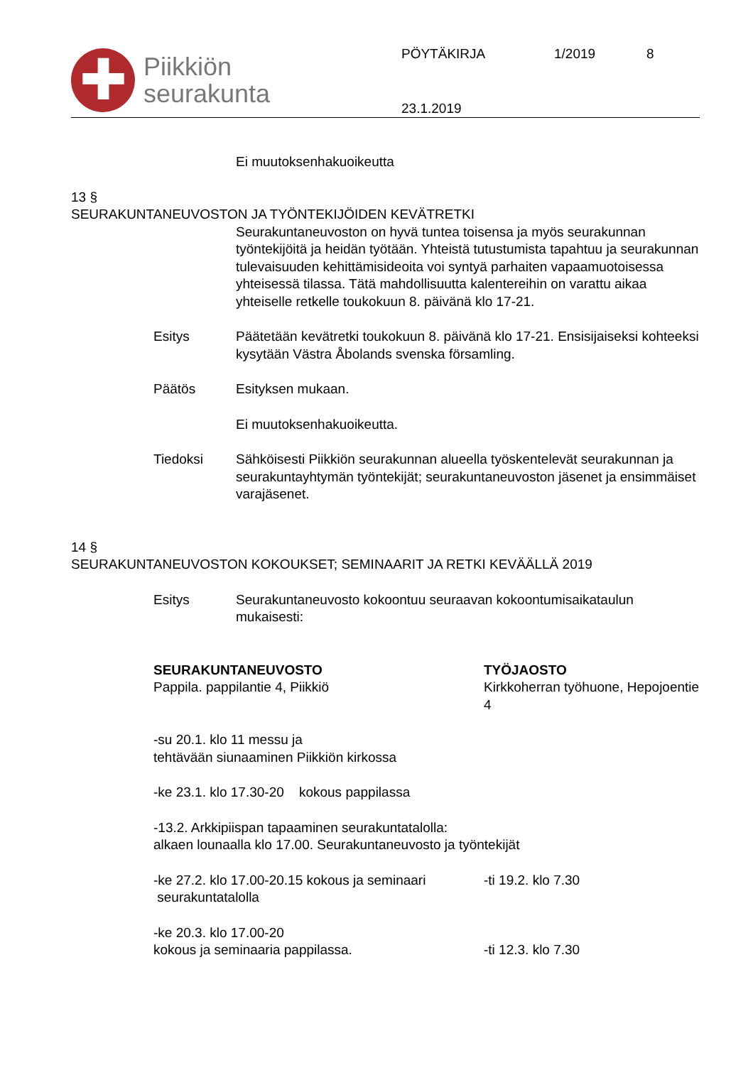✚
Piikkiön
seurakunta
PÖYTÄKIRJA 1/2019 8
23.1.2019
Ei muutoksenhakuoikeutta
13 §
SEURAKUNTANEUVOSTON JA TYÖNTEKIJÖIDEN KEVÄTRETKI
Seurakuntaneuvoston on hyvä tuntea toisensa ja myös seurakunnan työntekijöitä ja heidän työtään. Yhteistä tutustumista tapahtuu ja seurakunnan tulevaisuuden kehittämisideoita voi syntyä parhaiten vapaamuotoisessa yhteisessä tilassa. Tätä mahdollisuutta kalentereihin on varattu aikaa yhteiselle retkelle toukokuun 8. päivänä klo 17-21.
Esitys Päätetään kevätretki toukokuun 8. päivänä klo 17-21. Ensisijaiseksi kohteeksi kysytään Västra Åbolands svenska församling.
Päätös Esityksen mukaan.
Ei muutoksenhakuoikeutta.
Tiedoksi Sähköisesti Piikkiön seurakunnan alueella työskentelevät seurakunnan ja seurakuntayhtymän työntekijät; seurakuntaneuvoston jäsenet ja ensimmäiset varajäsenet.
14 §
SEURAKUNTANEUVOSTON KOKOUKSET; SEMINAARIT JA RETKI KEVÄÄLLÄ 2019
Esitys Seurakuntaneuvosto kokoontuu seuraavan kokoontumisaikataulun mukaisesti:
SEURAKUNTANEUVOSTO
Pappila. pappilantie 4, Piikkiö
TYÖJAOSTO
Kirkkoherran työhuone, Hepojoentie 4
-su 20.1. klo 11 messu ja
tehtävään siunaaminen Piikkiön kirkossa
-ke 23.1. klo 17.30-20 kokous pappilassa
-13.2. Arkkipiispan tapaaminen seurakuntatalolla:
alkaen lounaalla klo 17.00. Seurakuntaneuvosto ja työntekijät
-ke 27.2. klo 17.00-20.15 kokous ja seminaari
seurakuntatalolla
-ti 19.2. klo 7.30
-ke 20.3. klo 17.00-20
kokous ja seminaaria pappilassa.
-ti 12.3. klo 7.30